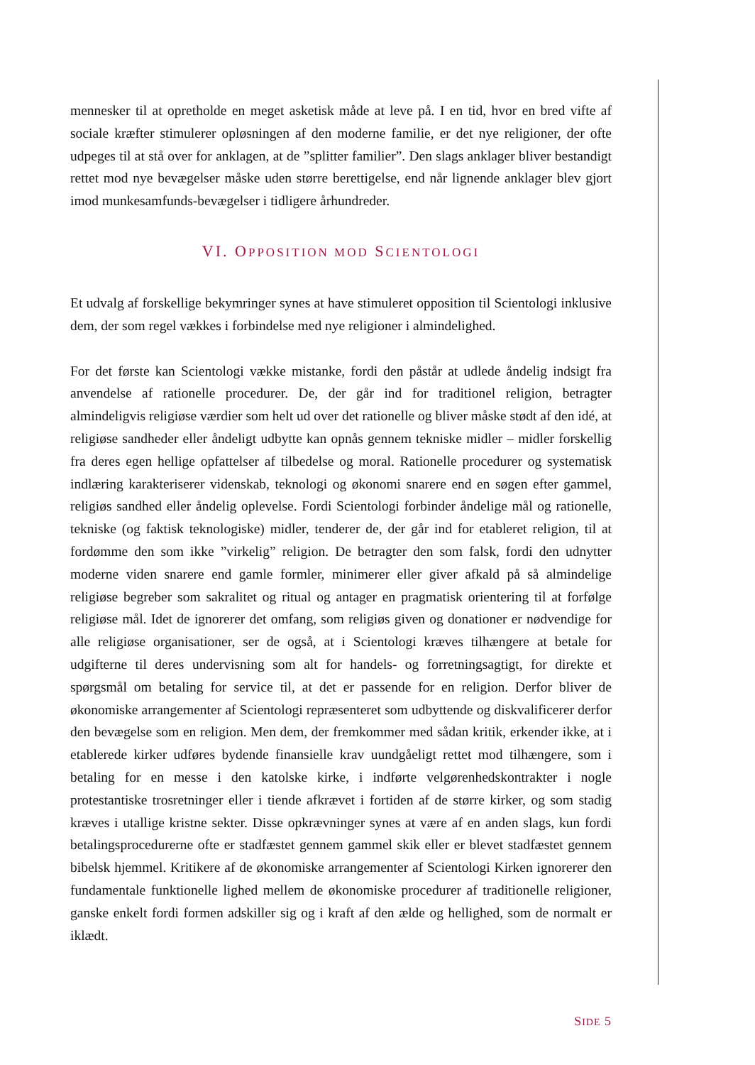mennesker til at opretholde en meget asketisk måde at leve på. I en tid, hvor en bred vifte af sociale kræfter stimulerer opløsningen af den moderne familie, er det nye religioner, der ofte udpeges til at stå over for anklagen, at de ”splitter familier”. Den slags anklager bliver bestandigt rettet mod nye bevægelser måske uden større berettigelse, end når lignende anklager blev gjort imod munkesamfunds-bevægelser i tidligere århundreder.
VI. OPPOSITION MOD SCIENTOLOGI
Et udvalg af forskellige bekymringer synes at have stimuleret opposition til Scientologi inklusive dem, der som regel vækkes i forbindelse med nye religioner i almindelighed.
For det første kan Scientologi vække mistanke, fordi den påstår at udlede åndelig indsigt fra anvendelse af rationelle procedurer. De, der går ind for traditionel religion, betragter almindeligvis religiøse værdier som helt ud over det rationelle og bliver måske stødt af den idé, at religiøse sandheder eller åndeligt udbytte kan opnås gennem tekniske midler – midler forskellig fra deres egen hellige opfattelser af tilbedelse og moral. Rationelle procedurer og systematisk indlæring karakteriserer videnskab, teknologi og økonomi snarere end en søgen efter gammel, religiøs sandhed eller åndelig oplevelse. Fordi Scientologi forbinder åndelige mål og rationelle, tekniske (og faktisk teknologiske) midler, tenderer de, der går ind for etableret religion, til at fordømme den som ikke ”virkelig” religion. De betragter den som falsk, fordi den udnytter moderne viden snarere end gamle formler, minimerer eller giver afkald på så almindelige religiøse begreber som sakralitet og ritual og antager en pragmatisk orientering til at forfølge religiøse mål. Idet de ignorerer det omfang, som religiøs given og donationer er nødvendige for alle religiøse organisationer, ser de også, at i Scientologi kræves tilhængere at betale for udgifterne til deres undervisning som alt for handels- og forretningsagtigt, for direkte et spørgsmål om betaling for service til, at det er passende for en religion. Derfor bliver de økonomiske arrangementer af Scientologi repræsenteret som udbyttende og diskvalificerer derfor den bevægelse som en religion. Men dem, der fremkommer med sådan kritik, erkender ikke, at i etablerede kirker udføres bydende finansielle krav uundgåeligt rettet mod tilhængere, som i betaling for en messe i den katolske kirke, i indførte velgørenhedskontrakter i nogle protestantiske trosretninger eller i tiende afkrævet i fortiden af de større kirker, og som stadig kræves i utallige kristne sekter. Disse opkrævninger synes at være af en anden slags, kun fordi betalingsprocedurerne ofte er stadfæstet gennem gammel skik eller er blevet stadfæstet gennem bibelsk hjemmel. Kritikere af de økonomiske arrangementer af Scientologi Kirken ignorerer den fundamentale funktionelle lighed mellem de økonomiske procedurer af traditionelle religioner, ganske enkelt fordi formen adskiller sig og i kraft af den ælde og hellighed, som de normalt er iklædt.
SIDE 5